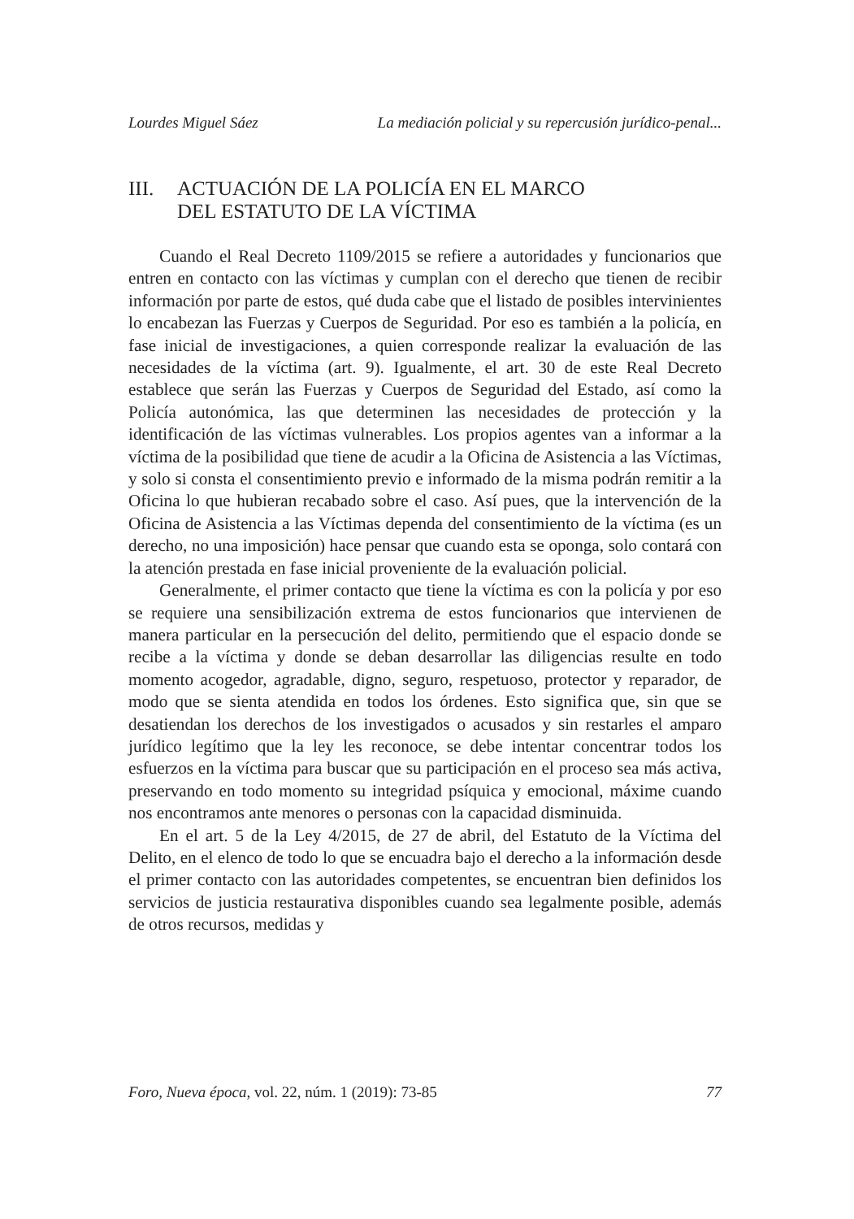Lourdes Miguel Sáez La mediación policial y su repercusión jurídico-penal...
III. ACTUACIÓN DE LA POLICÍA EN EL MARCO
DEL ESTATUTO DE LA VÍCTIMA
Cuando el Real Decreto 1109/2015 se refiere a autoridades y funcionarios que entren en contacto con las víctimas y cumplan con el derecho que tienen de recibir información por parte de estos, qué duda cabe que el listado de posibles intervinientes lo encabezan las Fuerzas y Cuerpos de Seguridad. Por eso es también a la policía, en fase inicial de investigaciones, a quien corresponde realizar la evaluación de las necesidades de la víctima (art. 9). Igualmente, el art. 30 de este Real Decreto establece que serán las Fuerzas y Cuerpos de Seguridad del Estado, así como la Policía autonómica, las que determinen las necesidades de protección y la identificación de las víctimas vulnerables. Los propios agentes van a informar a la víctima de la posibilidad que tiene de acudir a la Oficina de Asistencia a las Víctimas, y solo si consta el consentimiento previo e informado de la misma podrán remitir a la Oficina lo que hubieran recabado sobre el caso. Así pues, que la intervención de la Oficina de Asistencia a las Víctimas dependa del consentimiento de la víctima (es un derecho, no una imposición) hace pensar que cuando esta se oponga, solo contará con la atención prestada en fase inicial proveniente de la evaluación policial.
Generalmente, el primer contacto que tiene la víctima es con la policía y por eso se requiere una sensibilización extrema de estos funcionarios que intervienen de manera particular en la persecución del delito, permitiendo que el espacio donde se recibe a la víctima y donde se deban desarrollar las diligencias resulte en todo momento acogedor, agradable, digno, seguro, respetuoso, protector y reparador, de modo que se sienta atendida en todos los órdenes. Esto significa que, sin que se desatiendan los derechos de los investigados o acusados y sin restarles el amparo jurídico legítimo que la ley les reconoce, se debe intentar concentrar todos los esfuerzos en la víctima para buscar que su participación en el proceso sea más activa, preservando en todo momento su integridad psíquica y emocional, máxime cuando nos encontramos ante menores o personas con la capacidad disminuida.
En el art. 5 de la Ley 4/2015, de 27 de abril, del Estatuto de la Víctima del Delito, en el elenco de todo lo que se encuadra bajo el derecho a la información desde el primer contacto con las autoridades competentes, se encuentran bien definidos los servicios de justicia restaurativa disponibles cuando sea legalmente posible, además de otros recursos, medidas y
Foro, Nueva época, vol. 22, núm. 1 (2019): 73-85 77